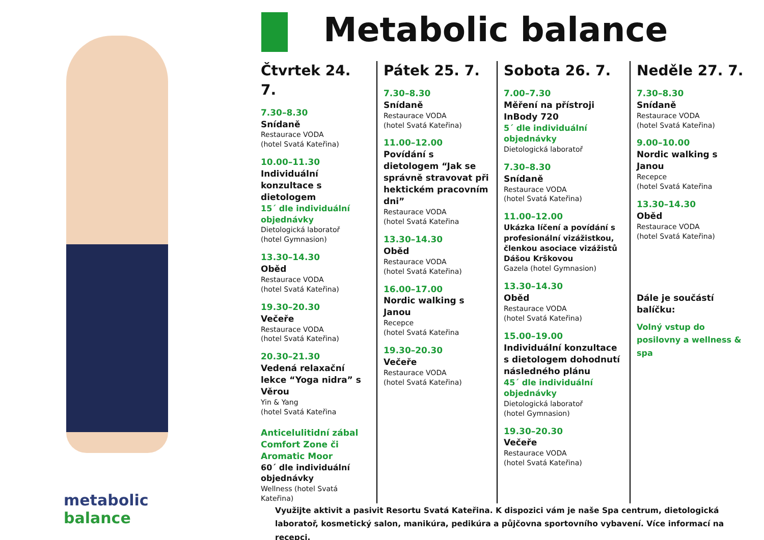metabolic balance Metabolic balance
Čtvrtek 24. 7.
7.30–8.30
Snídaně
Restaurace VODA
(hotel Svatá Kateřina)
10.00–11.30
Individuální konzultace s dietologem
15´ dle individuální objednávky
Dietologická laboratoř
(hotel Gymnasion)
13.30–14.30
Oběd
Restaurace VODA
(hotel Svatá Kateřina)
19.30–20.30
Večeře
Restaurace VODA
(hotel Svatá Kateřina)
20.30–21.30
Vedená relaxační lekce “Yoga nidra” s Věrou
Yin & Yang
(hotel Svatá Kateřina
Anticelulitidní zábal Comfort Zone či Aromatic Moor
60´ dle individuální objednávky
Wellness (hotel Svatá Kateřina)
Pátek 25. 7.
7.30–8.30
Snídaně
Restaurace VODA
(hotel Svatá Kateřina)
11.00–12.00
Povídání s dietologem “Jak se správně stravovat při hektickém pracovním dni”
Restaurace VODA
(hotel Svatá Kateřina
13.30–14.30
Oběd
Restaurace VODA
(hotel Svatá Kateřina)
16.00–17.00
Nordic walking s Janou
Recepce
(hotel Svatá Kateřina
19.30–20.30
Večeře
Restaurace VODA
(hotel Svatá Kateřina)
Sobota 26. 7.
7.00–7.30
Měření na přístroji InBody 720
5´ dle individuální objednávky
Dietologická laboratoř
7.30–8.30
Snídaně
Restaurace VODA
(hotel Svatá Kateřina)
11.00–12.00
Ukázka líčení a povídání s profesionální vizážistkou, členkou asociace vizážistů Dášou Krškovou
Gazela (hotel Gymnasion)
13.30–14.30
Oběd
Restaurace VODA
(hotel Svatá Kateřina)
15.00–19.00
Individuální konzultace s dietologem dohodnutí následného plánu
45´ dle individuální objednávky
Dietologická laboratoř
(hotel Gymnasion)
19.30–20.30
Večeře
Restaurace VODA
(hotel Svatá Kateřina)
Neděle 27. 7.
7.30–8.30
Snídaně
Restaurace VODA
(hotel Svatá Kateřina)
9.00–10.00
Nordic walking s Janou
Recepce
(hotel Svatá Kateřina
13.30–14.30
Oběd
Restaurace VODA
(hotel Svatá Kateřina)
Dále je součástí balíčku:
Volný vstup do posilovny a wellness & spa
Využijte aktivit a pasivit Resortu Svatá Kateřina. K dispozici vám je naše Spa centrum, dietologická laboratoř, kosmetický salon, manikúra, pedikúra a půjčovna sportovního vybavení. Více informací na recepci.